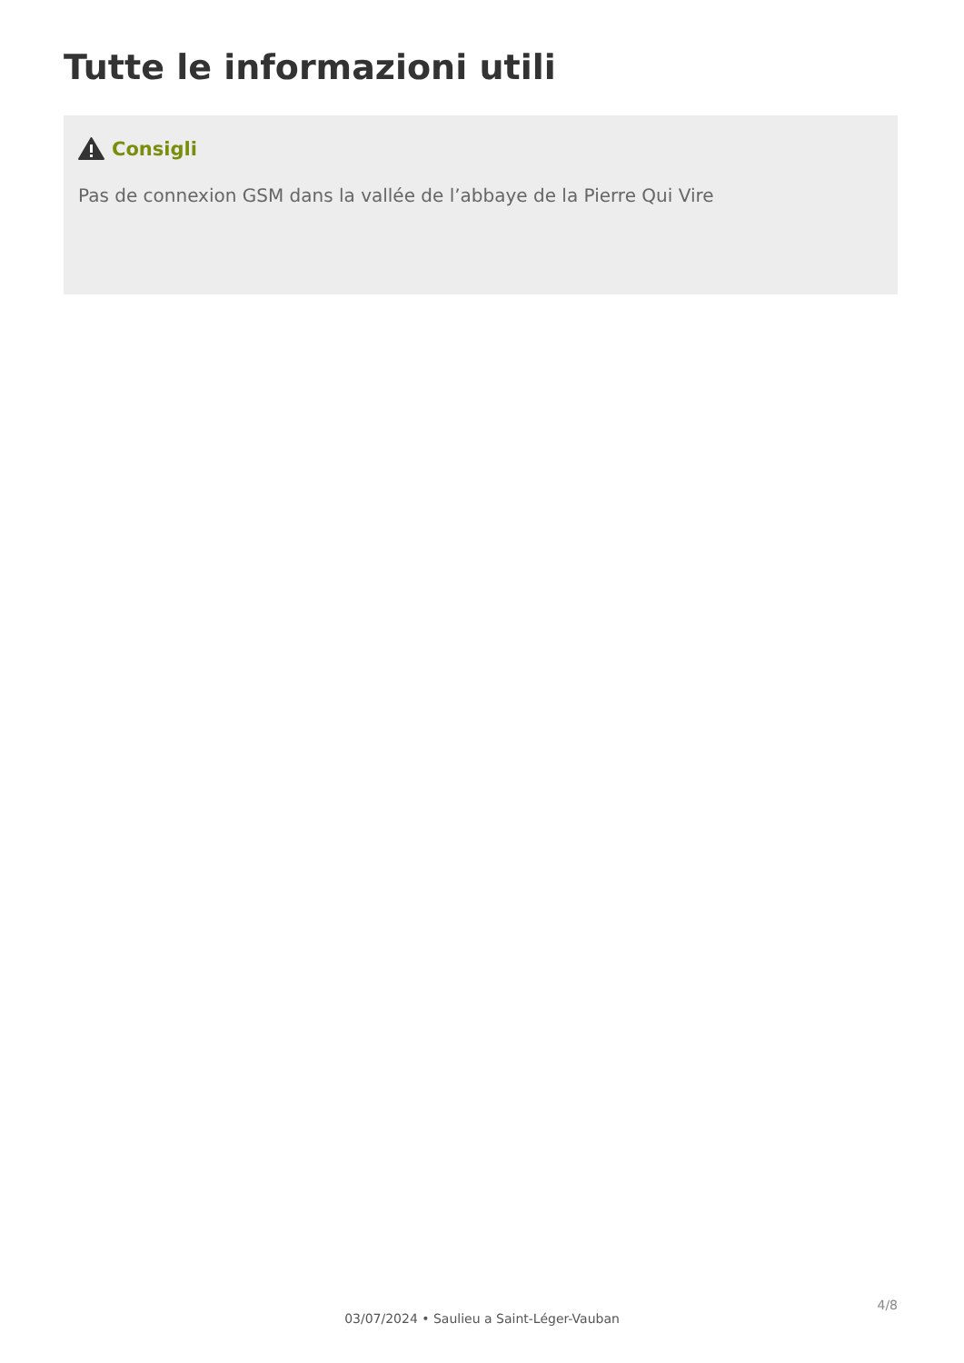Tutte le informazioni utili
Consigli
Pas de connexion GSM dans la vallée de l’abbaye de la Pierre Qui Vire
4/8
03/07/2024 • Saulieu a Saint-Léger-Vauban